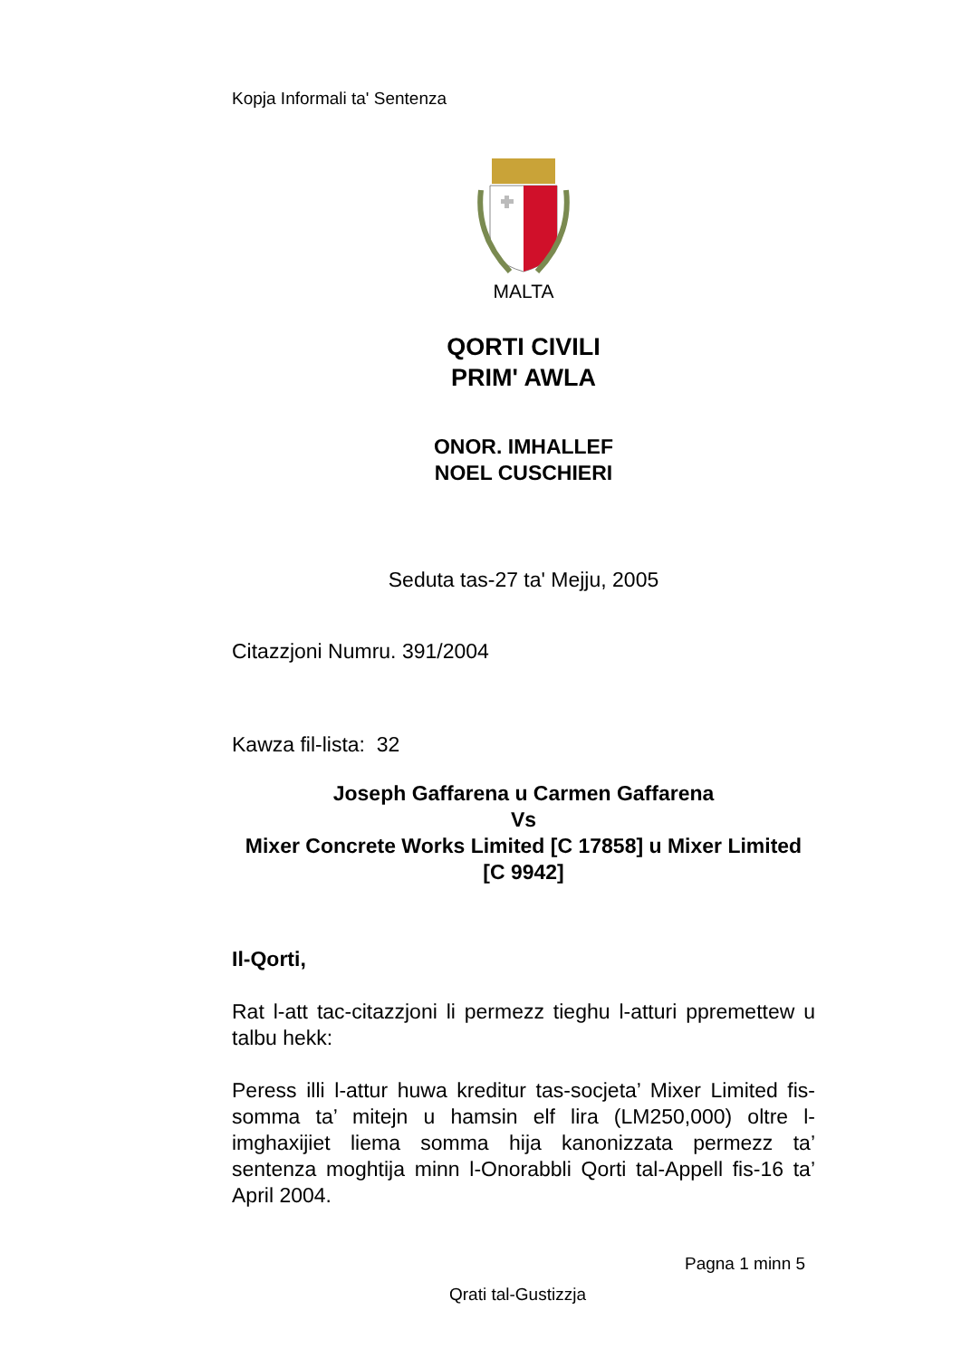Kopja Informali ta' Sentenza
MALTA
QORTI CIVILI
PRIM' AWLA
ONOR. IMHALLEF
NOEL CUSCHIERI
Seduta tas-27 ta' Mejju, 2005
Citazzjoni Numru. 391/2004
Kawza fil-lista: 32
Joseph Gaffarena u Carmen Gaffarena
Vs
Mixer Concrete Works Limited [C 17858] u Mixer Limited [C 9942]
Il-Qorti,
Rat l-att tac-citazzjoni li permezz tieghu l-atturi ppremettew u talbu hekk:
Peress illi l-attur huwa kreditur tas-socjeta’ Mixer Limited fis-somma ta’ mitejn u hamsin elf lira (LM250,000) oltre l-imghaxijiet liema somma hija kanonizzata permezz ta’ sentenza moghtija minn l-Onorabbli Qorti tal-Appell fis-16 ta’ April 2004.
Pagna 1 minn 5
Qrati tal-Gustizzja